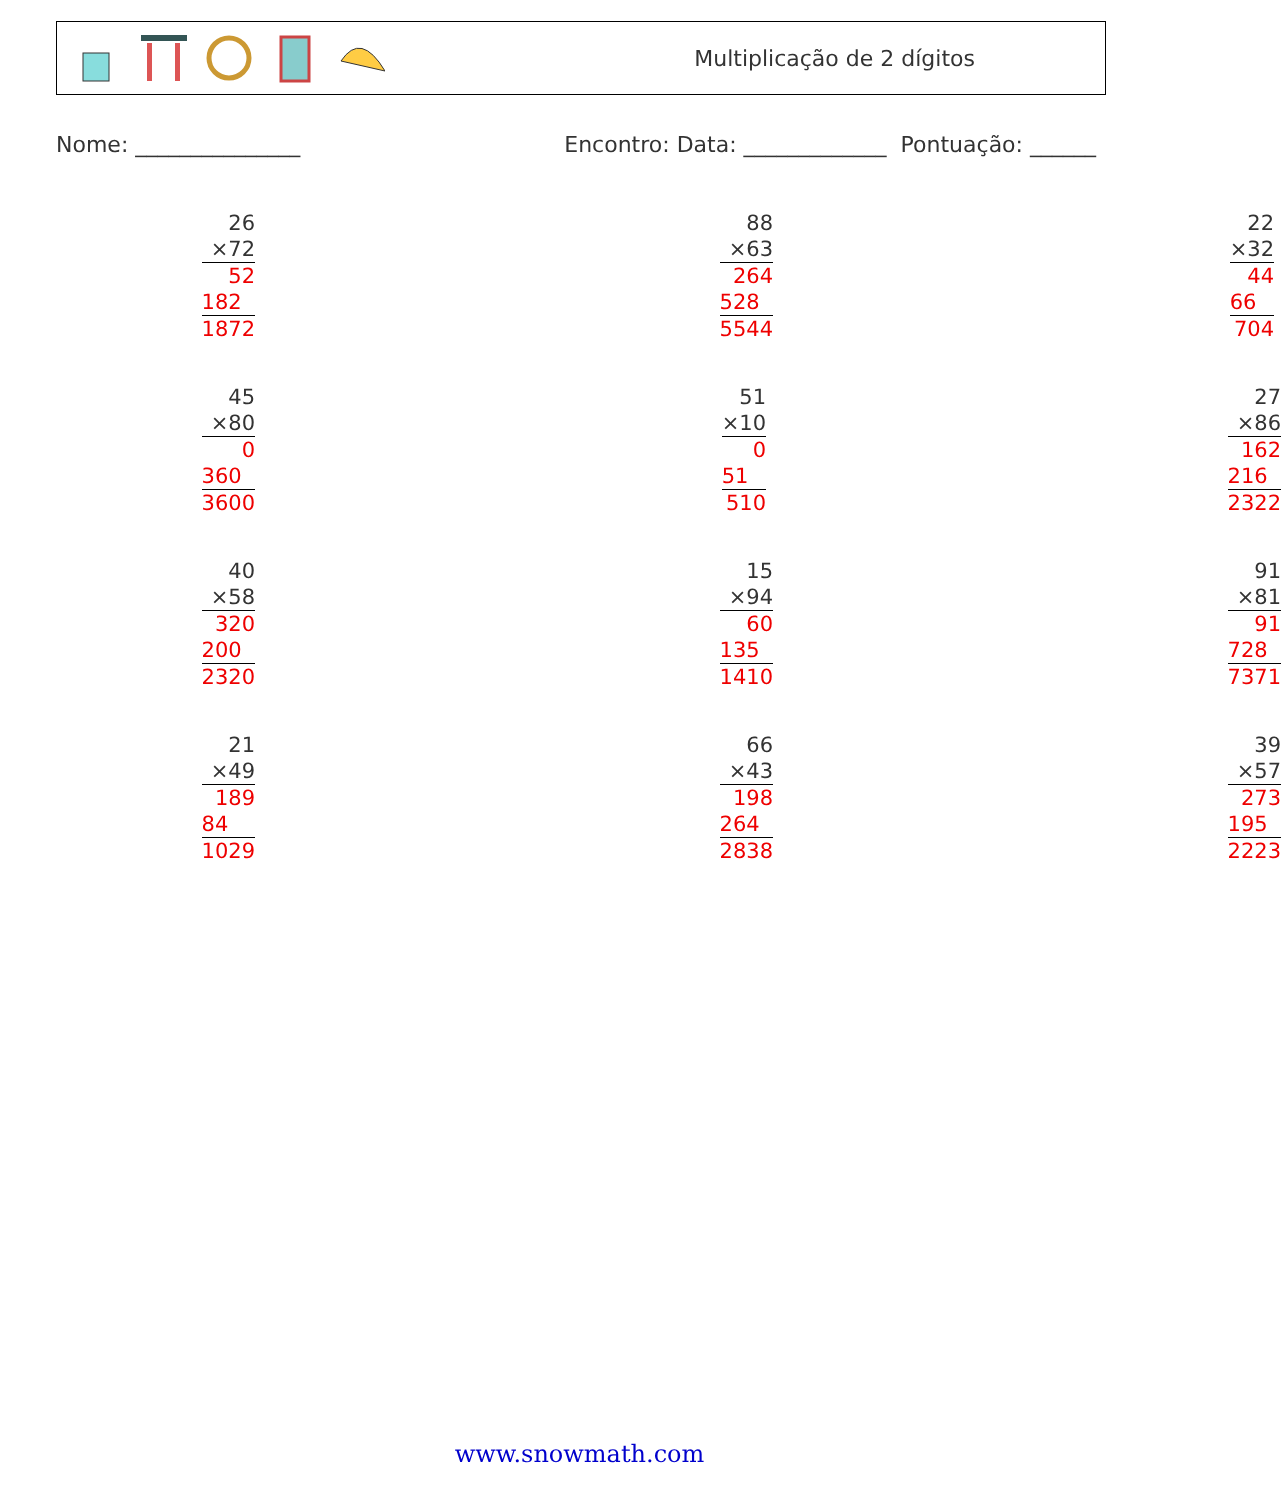Multiplicação de 2 dígitos
Nome: _______________ Encontro: Data: _____________ Pontuação: ______
| 26 |
| ×72 |
| 52 |
| 182 |
| 1872 |
| 88 |
| ×63 |
| 264 |
| 528 |
| 5544 |
| 22 |
| ×32 |
| 44 |
| 66 |
| 704 |
| 45 |
| ×80 |
| 0 |
| 360 |
| 3600 |
| 51 |
| ×10 |
| 0 |
| 51 |
| 510 |
| 27 |
| ×86 |
| 162 |
| 216 |
| 2322 |
| 40 |
| ×58 |
| 320 |
| 200 |
| 2320 |
| 15 |
| ×94 |
| 60 |
| 135 |
| 1410 |
| 91 |
| ×81 |
| 91 |
| 728 |
| 7371 |
| 21 |
| ×49 |
| 189 |
| 84 |
| 1029 |
| 66 |
| ×43 |
| 198 |
| 264 |
| 2838 |
| 39 |
| ×57 |
| 273 |
| 195 |
| 2223 |
www.snowmath.com